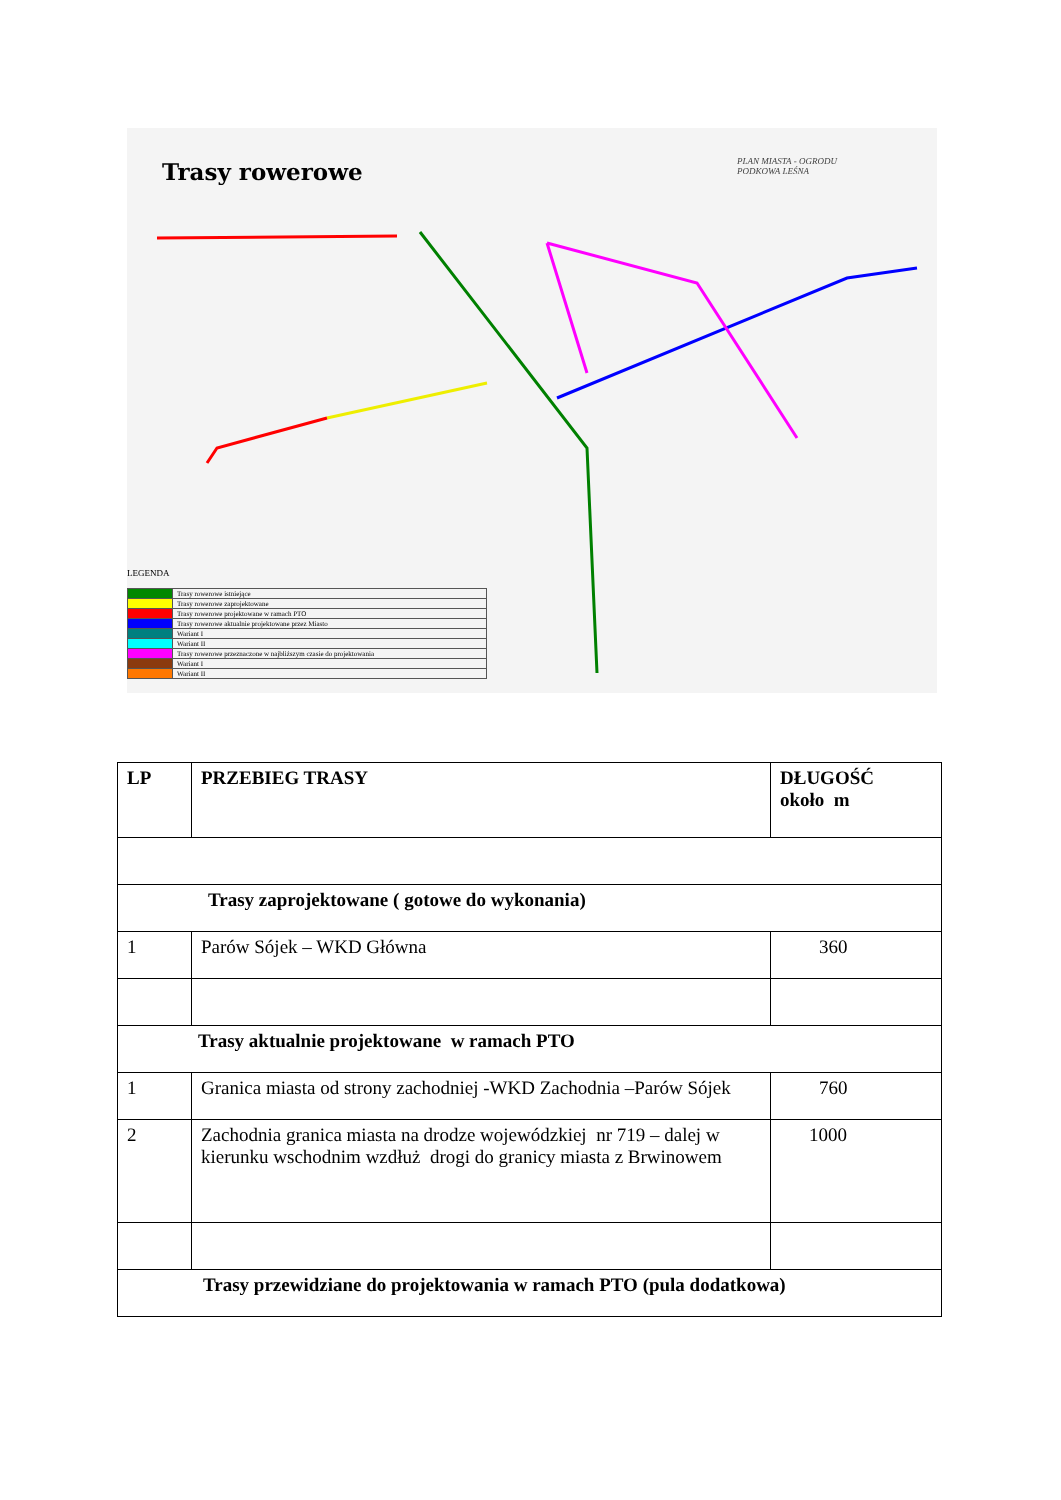Trasy rowerowe
PLAN MIASTA - OGRODU
PODKOWA LEŚNA
LEGENDA
| | Trasy rowerowe istniejące |
| | Trasy rowerowe zaprojektowane |
| | Trasy rowerowe projektowane w ramach PTO |
| | Trasy rowerowe aktualnie projektowane przez Miasto |
| | Wariant I |
| | Wariant II |
| | Trasy rowerowe przeznaczone w najbliższym czasie do projektowania |
| | Wariant I |
| | Wariant II |
| LP | PRZEBIEG TRASY | DŁUGOŚĆ około m |
| --- | --- | --- |
| Trasy zaprojektowane ( gotowe do wykonania) | | |
| 1 | Parów Sójek – WKD Główna | 360 |
| Trasy aktualnie projektowane w ramach PTO | | |
| 1 | Granica miasta od strony zachodniej -WKD Zachodnia –Parów Sójek | 760 |
| 2 | Zachodnia granica miasta na drodze wojewódzkiej nr 719 – dalej w kierunku wschodnim wzdłuż drogi do granicy miasta z Brwinowem | 1000 |
| Trasy przewidziane do projektowania w ramach PTO (pula dodatkowa) | | |